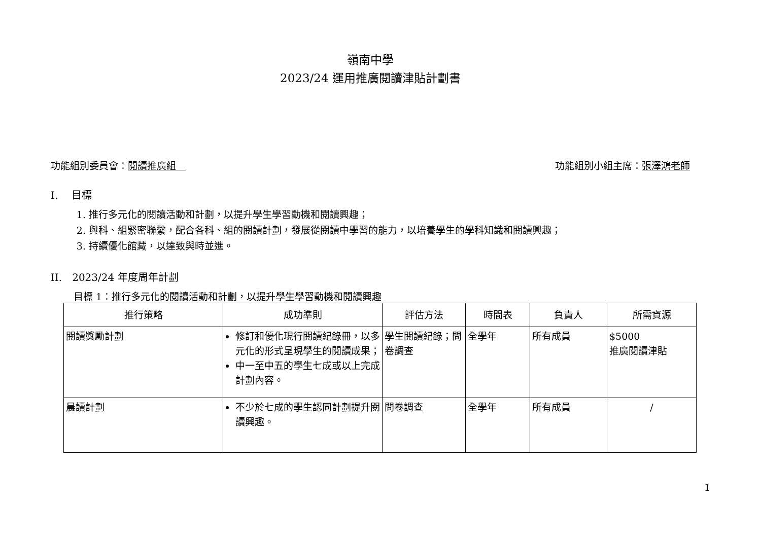嶺南中學
2023/24 運用推廣閱讀津貼計劃書
功能組別委員會：閱讀推廣組　功能組別小組主席：張澤鴻老師
I.　 目標
1. 推行多元化的閱讀活動和計劃，以提升學生學習動機和閱讀興趣；
2. 與科、組緊密聯繫，配合各科、組的閱讀計劃，發展從閱讀中學習的能力，以培養學生的學科知識和閱讀興趣；
3. 持續優化館藏，以達致與時並進。
II.　2023/24 年度周年計劃
目標 1：推行多元化的閱讀活動和計劃，以提升學生學習動機和閱讀興趣
| 推行策略 | 成功準則 | 評估方法 | 時間表 | 負責人 | 所需資源 |
| --- | --- | --- | --- | --- | --- |
| 閱讀獎勵計劃 | 修訂和優化現行閱讀紀錄冊，以多元化的形式呈現學生的閱讀成果； 中一至中五的學生七成或以上完成計劃內容。 | 學生閱讀紀錄；問卷調查 | 全學年 | 所有成員 | $5000 推廣閱讀津貼 |
| 晨讀計劃 | 不少於七成的學生認同計劃提升閱讀興趣。 | 問卷調查 | 全學年 | 所有成員 | / |
1